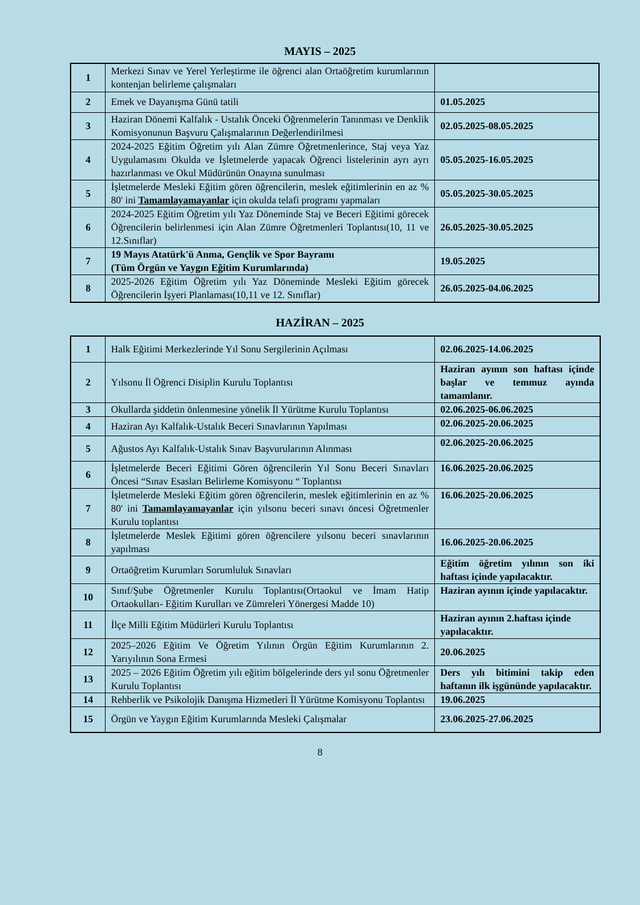MAYIS – 2025
| 1 | Merkezi Sınav ve Yerel Yerleştirme ile öğrenci alan Ortaöğretim kurumlarının kontenjan belirleme çalışmaları | |
| 2 | Emek ve Dayanışma Günü tatili | 01.05.2025 |
| 3 | Haziran Dönemi Kalfalık - Ustalık Önceki Öğrenmelerin Tanınması ve Denklik Komisyonunun Başvuru Çalışmalarının Değerlendirilmesi | 02.05.2025-08.05.2025 |
| 4 | 2024-2025 Eğitim Öğretim yılı Alan Zümre Öğretmenlerince, Staj veya Yaz Uygulamasını Okulda ve İşletmelerde yapacak Öğrenci listelerinin ayrı ayrı hazırlanması ve Okul Müdürünün Onayına sunulması | 05.05.2025-16.05.2025 |
| 5 | İşletmelerde Mesleki Eğitim gören öğrencilerin, meslek eğitimlerinin en az % 80' ini Tamamlayamayanlar için okulda telafi programı yapmaları | 05.05.2025-30.05.2025 |
| 6 | 2024-2025 Eğitim Öğretim yılı Yaz Döneminde Staj ve Beceri Eğitimi görecek Öğrencilerin belirlenmesi için Alan Zümre Öğretmenleri Toplantısı(10, 11 ve 12.Sınıflar) | 26.05.2025-30.05.2025 |
| 7 | 19 Mayıs Atatürk'ü Anma, Gençlik ve Spor Bayramı (Tüm Örgün ve Yaygın Eğitim Kurumlarında) | 19.05.2025 |
| 8 | 2025-2026 Eğitim Öğretim yılı Yaz Döneminde Mesleki Eğitim görecek Öğrencilerin İşyeri Planlaması(10,11 ve 12. Sınıflar) | 26.05.2025-04.06.2025 |
HAZİRAN – 2025
| 1 | Halk Eğitimi Merkezlerinde Yıl Sonu Sergilerinin Açılması | 02.06.2025-14.06.2025 |
| 2 | Yılsonu İl Öğrenci Disiplin Kurulu Toplantısı | Haziran ayının son haftası içinde başlar ve temmuz ayında tamamlanır. |
| 3 | Okullarda şiddetin önlenmesine yönelik İl Yürütme Kurulu Toplantısı | 02.06.2025-06.06.2025 |
| 4 | Haziran Ayı Kalfalık-Ustalık Beceri Sınavlarının Yapılması | 02.06.2025-20.06.2025 |
| 5 | Ağustos Ayı Kalfalık-Ustalık Sınav Başvurularının Alınması | 02.06.2025-20.06.2025 |
| 6 | İşletmelerde Beceri Eğitimi Gören öğrencilerin Yıl Sonu Beceri Sınavları Öncesi “Sınav Esasları Belirleme Komisyonu “ Toplantısı | 16.06.2025-20.06.2025 |
| 7 | İşletmelerde Mesleki Eğitim gören öğrencilerin, meslek eğitimlerinin en az % 80' ini Tamamlayamayanlar için yılsonu beceri sınavı öncesi Öğretmenler Kurulu toplantısı | 16.06.2025-20.06.2025 |
| 8 | İşletmelerde Meslek Eğitimi gören öğrencilere yılsonu beceri sınavlarının yapılması | 16.06.2025-20.06.2025 |
| 9 | Ortaöğretim Kurumları Sorumluluk Sınavları | Eğitim öğretim yılının son iki haftası içinde yapılacaktır. |
| 10 | Sınıf/Şube Öğretmenler Kurulu Toplantısı(Ortaokul ve İmam Hatip Ortaokulları- Eğitim Kurulları ve Zümreleri Yönergesi Madde 10) | Haziran ayının içinde yapılacaktır. |
| 11 | İlçe Milli Eğitim Müdürleri Kurulu Toplantısı | Haziran ayının 2.haftası içinde yapılacaktır. |
| 12 | 2025–2026 Eğitim Ve Öğretim Yılının Örgün Eğitim Kurumlarının 2. Yarıyılının Sona Ermesi | 20.06.2025 |
| 13 | 2025 – 2026 Eğitim Öğretim yılı eğitim bölgelerinde ders yıl sonu Öğretmenler Kurulu Toplantısı | Ders yılı bitimini takip eden haftanın ilk işgününde yapılacaktır. |
| 14 | Rehberlik ve Psikolojik Danışma Hizmetleri İl Yürütme Komisyonu Toplantısı | 19.06.2025 |
| 15 | Örgün ve Yaygın Eğitim Kurumlarında Mesleki Çalışmalar | 23.06.2025-27.06.2025 |
8